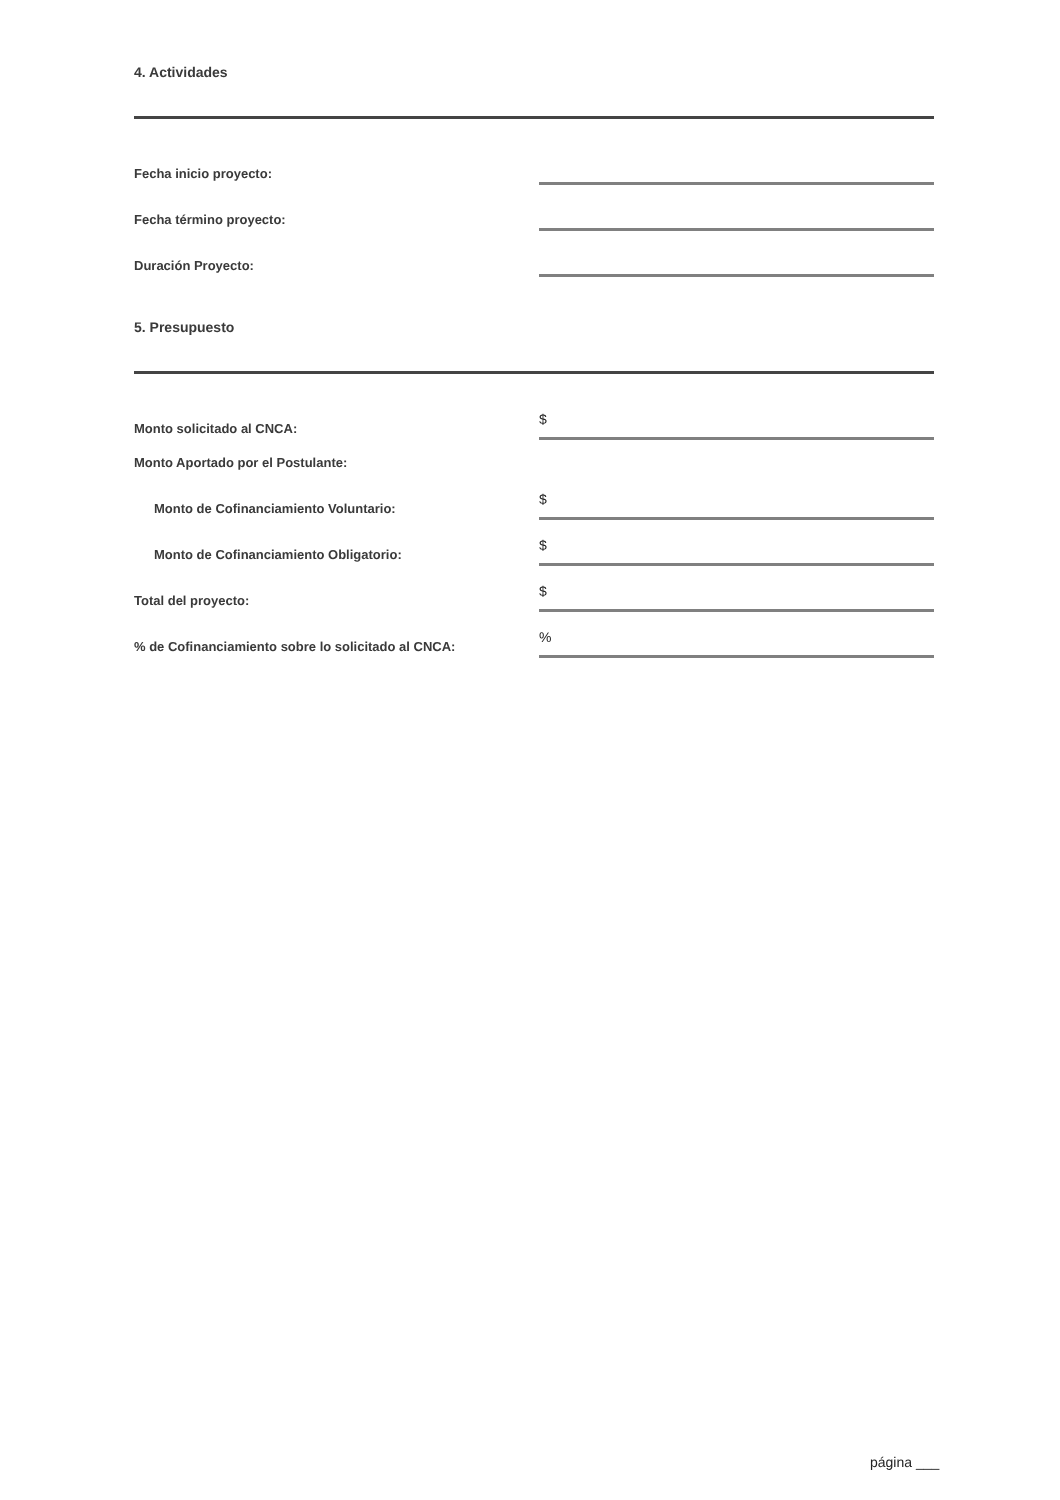4. Actividades
Fecha inicio proyecto:
Fecha término proyecto:
Duración Proyecto:
5. Presupuesto
Monto solicitado al CNCA:
$
Monto Aportado por el Postulante:
Monto de Cofinanciamiento Voluntario:
$
Monto de Cofinanciamiento Obligatorio:
$
Total del proyecto:
$
% de Cofinanciamiento sobre lo solicitado al CNCA:
%
página ___